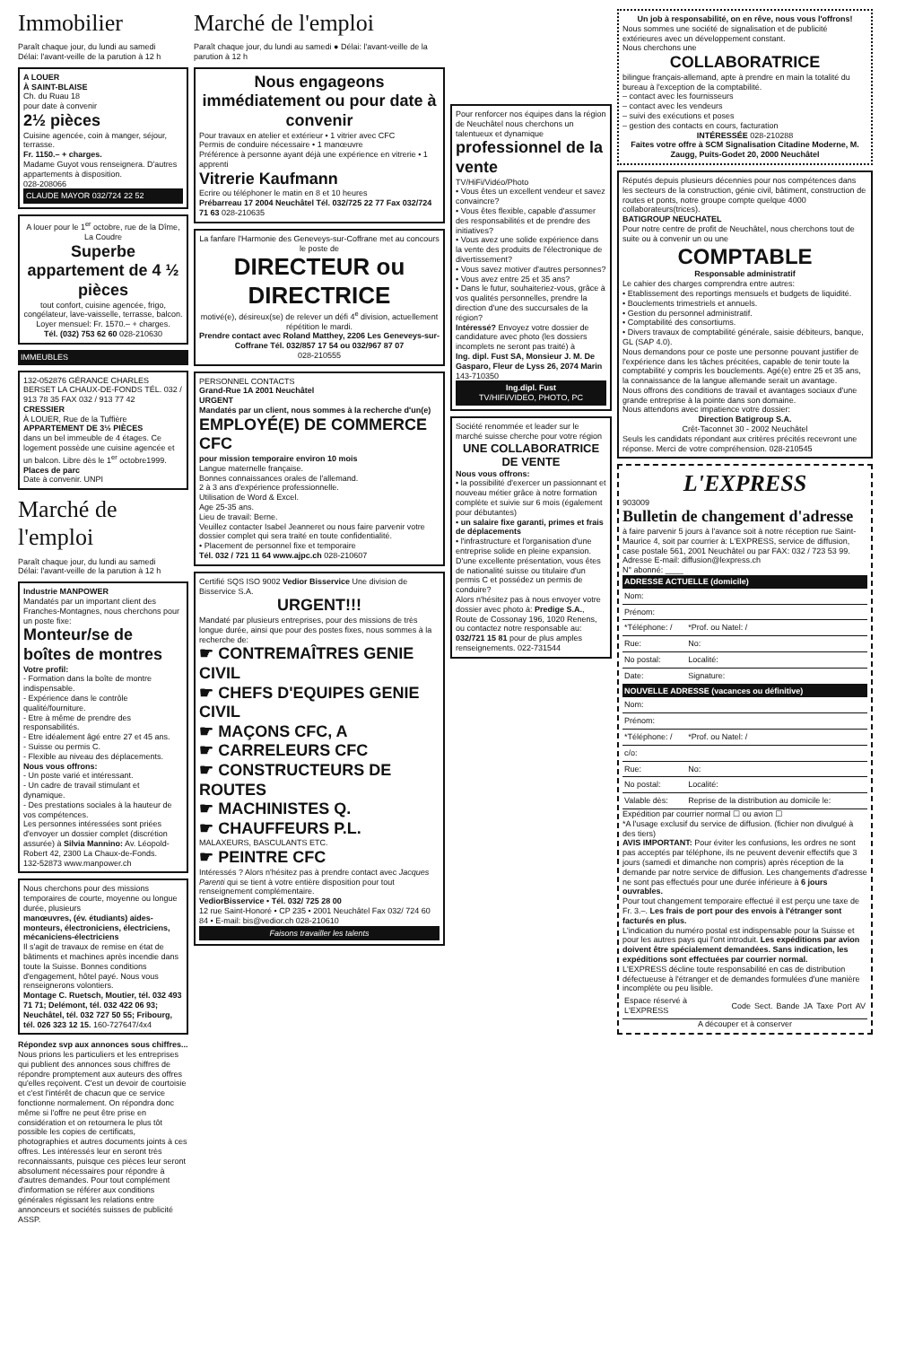Immobilier
Paraît chaque jour, du lundi au samedi
Délai: l'avant-veille de la parution à 12 h
A LOUER
À SAINT-BLAISE
Ch. du Ruau 18
pour date à convenir
2½ pièces
Cuisine agencée, coin à manger, séjour, terrasse.
Fr. 1150.– + charges.
Madame Guyot vous renseignera. D'autres appartements à disposition.
028-208066
CLAUDE MAYOR 032/724 22 52
A louer pour le 1<sup>er</sup> octobre, rue de la Dîme, La Coudre
Superbe appartement de 4 ½ pièces
tout confort, cuisine agencée, frigo, congélateur, lave-vaisselle, terrasse, balcon. Loyer mensuel: Fr. 1570.– + charges.
Tél. (032) 753 62 60 028-210630
IMMEUBLES
132-052876 GÉRANCE CHARLES BERSET LA CHAUX-DE-FONDS TÉL. 032 / 913 78 35 FAX 032 / 913 77 42
CRESSIER
À LOUER, Rue de la Tuffière
APPARTEMENT DE 3½ PIÈCES
dans un bel immeuble de 4 étages. Ce logement possède une cuisine agencée et un balcon. Libre dès le 1<sup>er</sup> octobre1999.
Places de parc
Date à convenir. UNPI
Marché de l'emploi
Paraît chaque jour, du lundi au samedi
Délai: l'avant-veille de la parution à 12 h
Industrie MANPOWER
Mandatés par un important client des Franches-Montagnes, nous cherchons pour un poste fixe:
Monteur/se de boîtes de montres
Votre profil:
- Formation dans la boîte de montre indispensable.
- Expérience dans le contrôle qualité/fourniture.
- Etre à même de prendre des responsabilités.
- Etre idéalement âgé entre 27 et 45 ans.
- Suisse ou permis C.
- Flexible au niveau des déplacements.
Nous vous offrons:
- Un poste varié et intéressant.
- Un cadre de travail stimulant et dynamique.
- Des prestations sociales à la hauteur de vos compétences.
Les personnes intéressées sont priées d'envoyer un dossier complet (discrétion assurée) à Silvia Mannino: Av. Léopold-Robert 42, 2300 La Chaux-de-Fonds.
132-52873 www.manpower.ch
Nous cherchons pour des missions temporaires de courte, moyenne ou longue durée, plusieurs
manœuvres, (év. étudiants) aides-monteurs, électroniciens, électriciens, mécaniciens-électriciens
Il s'agit de travaux de remise en état de bâtiments et machines après incendie dans toute la Suisse. Bonnes conditions d'engagement, hôtel payé. Nous vous renseignerons volontiers.
Montage C. Ruetsch, Moutier, tél. 032 493 71 71; Delémont, tél. 032 422 06 93; Neuchâtel, tél. 032 727 50 55; Fribourg, tél. 026 323 12 15. 160-727647/4x4
Répondez svp aux annonces sous chiffres...
Nous prions les particuliers et les entreprises qui publient des annonces sous chiffres de répondre promptement aux auteurs des offres qu'elles reçoivent. C'est un devoir de courtoisie et c'est l'intérêt de chacun que ce service fonctionne normalement. On répondra donc même si l'offre ne peut être prise en considération et on retournera le plus tôt possible les copies de certificats, photographies et autres documents joints à ces offres. Les intéressés leur en seront très reconnaissants, puisque ces pièces leur seront absolument nécessaires pour répondre à d'autres demandes. Pour tout complément d'information se référer aux conditions générales régissant les relations entre annonceurs et sociétés suisses de publicité ASSP.
Marché de l'emploi
Paraît chaque jour, du lundi au samedi ● Délai: l'avant-veille de la parution à 12 h
Nous engageons immédiatement ou pour date à convenir
Pour travaux en atelier et extérieur • 1 vitrier avec CFC
Permis de conduire nécessaire • 1 manœuvre
Préférence à personne ayant déjà une expérience en vitrerie • 1 apprenti
Vitrerie Kaufmann
Ecrire ou téléphoner le matin en 8 et 10 heures
Prébarreau 17 2004 Neuchâtel Tél. 032/725 22 77 Fax 032/724 71 63 028-210635
La fanfare l'Harmonie des Geneveys-sur-Coffrane met au concours le poste de
DIRECTEUR ou DIRECTRICE
motivé(e), désireux(se) de relever un défi 4<sup>e</sup> division, actuellement répétition le mardi.
Prendre contact avec Roland Matthey, 2206 Les Geneveys-sur-Coffrane Tél. 032/857 17 54 ou 032/967 87 07
028-210555
PERSONNEL CONTACTS
Grand-Rue 1A 2001 Neuchâtel
URGENT
Mandatés par un client, nous sommes à la recherche d'un(e)
EMPLOYÉ(E) DE COMMERCE CFC
pour mission temporaire environ 10 mois
Langue maternelle française.
Bonnes connaissances orales de l'allemand.
2 à 3 ans d'expérience professionnelle.
Utilisation de Word & Excel.
Age 25-35 ans.
Lieu de travail: Berne.
Veuillez contacter Isabel Jeanneret ou nous faire parvenir votre dossier complet qui sera traité en toute confidentialité.
• Placement de personnel fixe et temporaire
Tél. 032 / 721 11 64 www.ajpc.ch 028-210607
Certifié SQS ISO 9002 Vedior Bisservice Une division de Bisservice S.A.
URGENT!!!
Mandaté par plusieurs entreprises, pour des missions de très longue durée, ainsi que pour des postes fixes, nous sommes à la recherche de:
☛ CONTREMAÎTRES GENIE CIVIL
☛ CHEFS D'EQUIPES GENIE CIVIL
☛ MAÇONS CFC, A
☛ CARRELEURS CFC
☛ CONSTRUCTEURS DE ROUTES
☛ MACHINISTES Q.
☛ CHAUFFEURS P.L.
MALAXEURS, BASCULANTS ETC.
☛ PEINTRE CFC
Intéressés ? Alors n'hésitez pas à prendre contact avec Jacques Parenti qui se tient à votre entière disposition pour tout renseignement complémentaire.
VediorBisservice • Tél. 032/ 725 28 00
12 rue Saint-Honoré • CP 235 • 2001 Neuchâtel Fax 032/ 724 60 84 • E-mail: bis@vedior.ch 028-210610
Faisons travailler les talents
Pour renforcer nos équipes dans la région de Neuchâtel nous cherchons un talentueux et dynamique
professionnel de la vente
TV/HiFi/Vidéo/Photo
• Vous êtes un excellent vendeur et savez convaincre?
• Vous êtes flexible, capable d'assumer des responsabilités et de prendre des initiatives?
• Vous avez une solide expérience dans la vente des produits de l'électronique de divertissement?
• Vous savez motiver d'autres personnes?
• Vous avez entre 25 et 35 ans?
• Dans le futur, souhaiteriez-vous, grâce à vos qualités personnelles, prendre la direction d'une des succursales de la région?
Intéressé? Envoyez votre dossier de candidature avec photo (les dossiers incomplets ne seront pas traité) à
Ing. dipl. Fust SA, Monsieur J. M. De Gasparo, Fleur de Lyss 26, 2074 Marin 143-710350
Ing.dipl. Fust
TV/HIFI/VIDEO, PHOTO, PC
Société renommée et leader sur le marché suisse cherche pour votre région
UNE COLLABORATRICE DE VENTE
Nous vous offrons:
• la possibilité d'exercer un passionnant et nouveau métier grâce à notre formation complète et suivie sur 6 mois (également pour débutantes)
• un salaire fixe garanti, primes et frais de déplacements
• l'infrastructure et l'organisation d'une entreprise solide en pleine expansion.
D'une excellente présentation, vous êtes de nationalité suisse ou titulaire d'un permis C et possédez un permis de conduire?
Alors n'hésitez pas à nous envoyer votre dossier avec photo à: Predige S.A., Route de Cossonay 196, 1020 Renens, ou contactez notre responsable au: 032/721 15 81 pour de plus amples renseignements. 022-731544
Un job à responsabilité, on en rêve, nous vous l'offrons!
Nous sommes une société de signalisation et de publicité extérieures avec un développement constant.
Nous cherchons une
COLLABORATRICE
bilingue français-allemand, apte à prendre en main la totalité du bureau à l'exception de la comptabilité.
– contact avec les fournisseurs
– contact avec les vendeurs
– suivi des exécutions et poses
– gestion des contacts en cours, facturation
INTÉRESSÉE 028-210288
Faites votre offre à SCM Signalisation Citadine Moderne, M. Zaugg, Puits-Godet 20, 2000 Neuchâtel
Réputés depuis plusieurs décennies pour nos compétences dans les secteurs de la construction, génie civil, bâtiment, construction de routes et ponts, notre groupe compte quelque 4000 collaborateurs(trices).
BATIGROUP NEUCHATEL
Pour notre centre de profit de Neuchâtel, nous cherchons tout de suite ou à convenir un ou une
COMPTABLE
Responsable administratif
Le cahier des charges comprendra entre autres:
• Etablissement des reportings mensuels et budgets de liquidité.
• Bouclements trimestriels et annuels.
• Gestion du personnel administratif.
• Comptabilité des consortiums.
• Divers travaux de comptabilité générale, saisie débiteurs, banque, GL (SAP 4.0).
Nous demandons pour ce poste une personne pouvant justifier de l'expérience dans les tâches précitées, capable de tenir toute la comptabilité y compris les bouclements. Agé(e) entre 25 et 35 ans, la connaissance de la langue allemande serait un avantage.
Nous offrons des conditions de travail et avantages sociaux d'une grande entreprise à la pointe dans son domaine.
Nous attendons avec impatience votre dossier:
Direction Batigroup S.A.
Crêt-Taconnet 30 - 2002 Neuchâtel
Seuls les candidats répondant aux critères précités recevront une réponse. Merci de votre compréhension. 028-210545
L'EXPRESS
903009
Bulletin de changement d'adresse
à faire parvenir 5 jours à l'avance soit à notre réception rue Saint-Maurice 4, soit par courrier à: L'EXPRESS, service de diffusion, case postale 561, 2001 Neuchâtel ou par FAX: 032 / 723 53 99. Adresse E-mail: diffusion@lexpress.ch
N° abonné: ____
| ADRESSE ACTUELLE (domicile) | |
| --- | --- |
| Nom: | |
| Prénom: | |
| *Téléphone: / | *Prof. ou Natel: / |
| Rue: | No: |
| No postal: | Localité: |
| Date: | Signature: |
| NOUVELLE ADRESSE (vacances ou définitive) | |
| Nom: | |
| Prénom: | |
| *Téléphone: / | *Prof. ou Natel: / |
| c/o: | |
| Rue: | No: |
| No postal: | Localité: |
| Valable dès: | Reprise de la distribution au domicile le: |
Expédition par courrier normal ☐ ou avion ☐
*A l'usage exclusif du service de diffusion. (fichier non divulgué à des tiers)
AVIS IMPORTANT: Pour éviter les confusions, les ordres ne sont pas acceptés par téléphone, ils ne peuvent devenir effectifs que 3 jours (samedi et dimanche non compris) après réception de la demande par notre service de diffusion. Les changements d'adresse ne sont pas effectués pour une durée inférieure à 6 jours ouvrables.
Pour tout changement temporaire effectué il est perçu une taxe de Fr. 3.–. Les frais de port pour des envois à l'étranger sont facturés en plus.
L'indication du numéro postal est indispensable pour la Suisse et pour les autres pays qui l'ont introduit. Les expéditions par avion doivent être spécialement demandées. Sans indication, les expéditions sont effectuées par courrier normal.
L'EXPRESS décline toute responsabilité en cas de distribution défectueuse à l'étranger et de demandes formulées d'une manière incomplète ou peu lisible.
| Espace réservé à L'EXPRESS | Code | Sect. | Bande | JA | Taxe | Port | AV |
A découper et à conserver